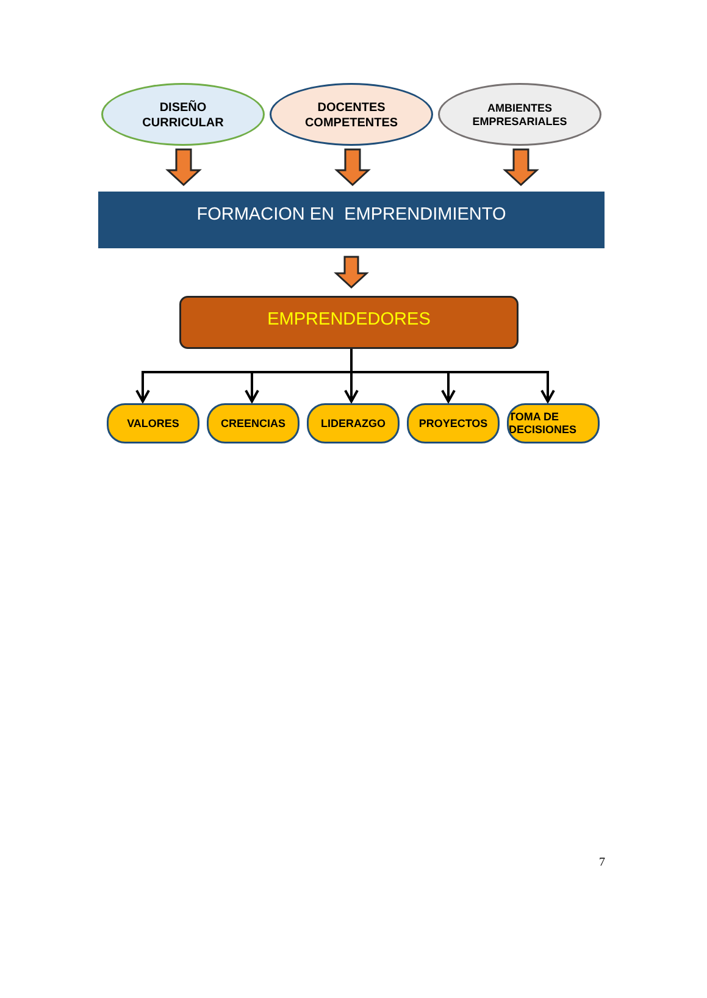DISEÑO
CURRICULAR
DOCENTES
COMPETENTES
AMBIENTES
EMPRESARIALES
FORMACION EN EMPRENDIMIENTO
EMPRENDEDORES
VALORES CREENCIAS LIDERAZGO PROYECTOS TOMA DE DECISIONES
7